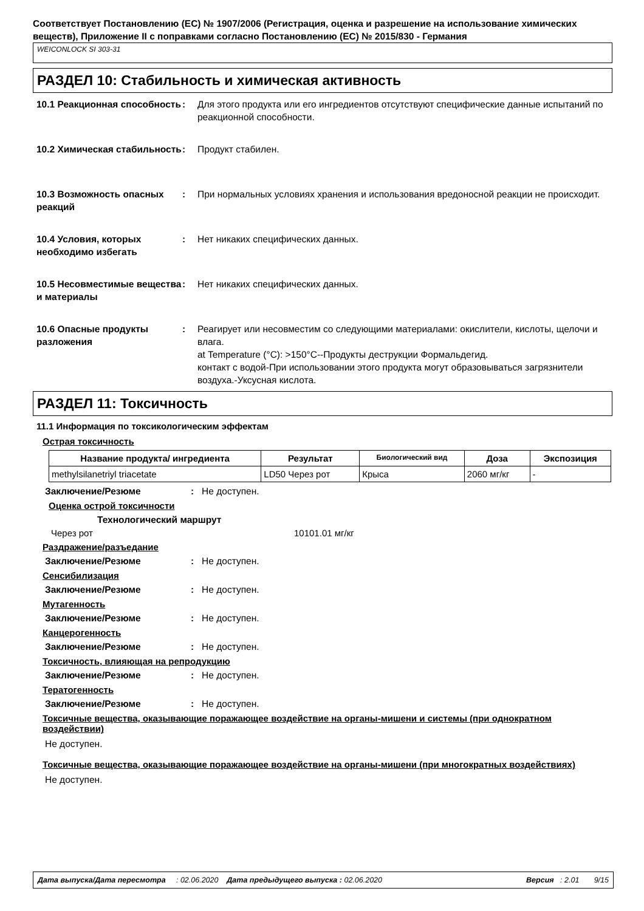Соответствует Постановлению (ЕС) № 1907/2006 (Регистрация, оценка и разрешение на использование химических веществ), Приложение II с поправками согласно Постановлению (ЕС) № 2015/830 - Германия
WEICONLOCK SI 303-31
РАЗДЕЛ 10: Стабильность и химическая активность
10.1 Реакционная способность
: Для этого продукта или его ингредиентов отсутствуют специфические данные испытаний по реакционной способности.
10.2 Химическая стабильность
: Продукт стабилен.
10.3 Возможность опасных реакций
: При нормальных условиях хранения и использования вредоносной реакции не происходит.
10.4 Условия, которых необходимо избегать
: Нет никаких специфических данных.
10.5 Несовместимые вещества и материалы
: Нет никаких специфических данных.
10.6 Опасные продукты разложения
: Реагирует или несовместим со следующими материалами: окислители, кислоты, щелочи и влага.
at Temperature (°C): >150°C--Продукты деструкции Формальдегид.
контакт с водой-При использовании этого продукта могут образовываться загрязнители воздуха.-Уксусная кислота.
РАЗДЕЛ 11: Токсичность
11.1 Информация по токсикологическим эффектам
Острая токсичность
| Название продукта/ ингредиента | Результат | Биологический вид | Доза | Экспозиция |
| --- | --- | --- | --- | --- |
| methylsilanetriyl triacetate | LD50 Через рот | Крыса | 2060 мг/кг | - |
Заключение/Резюме: Не доступен.
Оценка острой токсичности
Технологический маршрут
Через рот 10101.01 мг/кг
Раздражение/разъедание
Заключение/Резюме: Не доступен.
Сенсибилизация
Заключение/Резюме: Не доступен.
Мутагенность
Заключение/Резюме: Не доступен.
Канцерогенность
Заключение/Резюме: Не доступен.
Токсичность, влияющая на репродукцию
Заключение/Резюме: Не доступен.
Тератогенность
Заключение/Резюме: Не доступен.
Токсичные вещества, оказывающие поражающее воздействие на органы-мишени и системы (при однократном воздействии)
Не доступен.
Токсичные вещества, оказывающие поражающее воздействие на органы-мишени (при многократных воздействиях)
Не доступен.
Дата выпуска/Дата пересмотра : 02.06.2020 Дата предыдущего выпуска : 02.06.2020 Версия : 2.01 9/15